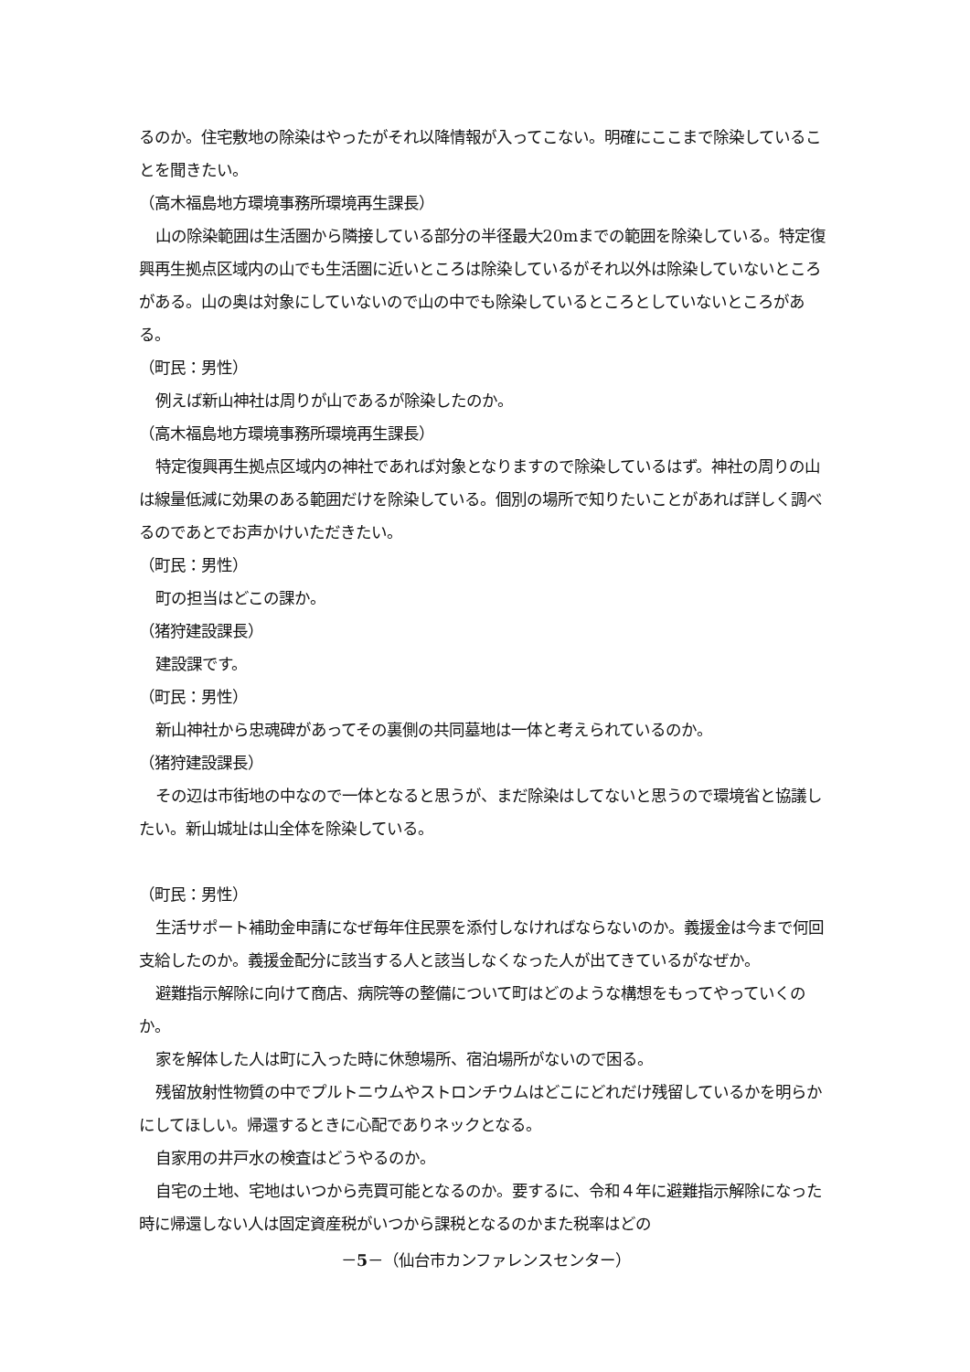るのか。住宅敷地の除染はやったがそれ以降情報が入ってこない。明確にここまで除染していることを聞きたい。
（高木福島地方環境事務所環境再生課長）
山の除染範囲は生活圏から隣接している部分の半径最大20mまでの範囲を除染している。特定復興再生拠点区域内の山でも生活圏に近いところは除染しているがそれ以外は除染していないところがある。山の奥は対象にしていないので山の中でも除染しているところとしていないところがある。
（町民：男性）
例えば新山神社は周りが山であるが除染したのか。
（高木福島地方環境事務所環境再生課長）
特定復興再生拠点区域内の神社であれば対象となりますので除染しているはず。神社の周りの山は線量低減に効果のある範囲だけを除染している。個別の場所で知りたいことがあれば詳しく調べるのであとでお声かけいただきたい。
（町民：男性）
町の担当はどこの課か。
（猪狩建設課長）
建設課です。
（町民：男性）
新山神社から忠魂碑があってその裏側の共同墓地は一体と考えられているのか。
（猪狩建設課長）
その辺は市街地の中なので一体となると思うが、まだ除染はしてないと思うので環境省と協議したい。新山城址は山全体を除染している。
（町民：男性）
生活サポート補助金申請になぜ毎年住民票を添付しなければならないのか。義援金は今まで何回支給したのか。義援金配分に該当する人と該当しなくなった人が出てきているがなぜか。
避難指示解除に向けて商店、病院等の整備について町はどのような構想をもってやっていくのか。
家を解体した人は町に入った時に休憩場所、宿泊場所がないので困る。
残留放射性物質の中でプルトニウムやストロンチウムはどこにどれだけ残留しているかを明らかにしてほしい。帰還するときに心配でありネックとなる。
自家用の井戸水の検査はどうやるのか。
自宅の土地、宅地はいつから売買可能となるのか。要するに、令和４年に避難指示解除になった時に帰還しない人は固定資産税がいつから課税となるのかまた税率はどの
－5－（仙台市カンファレンスセンター）